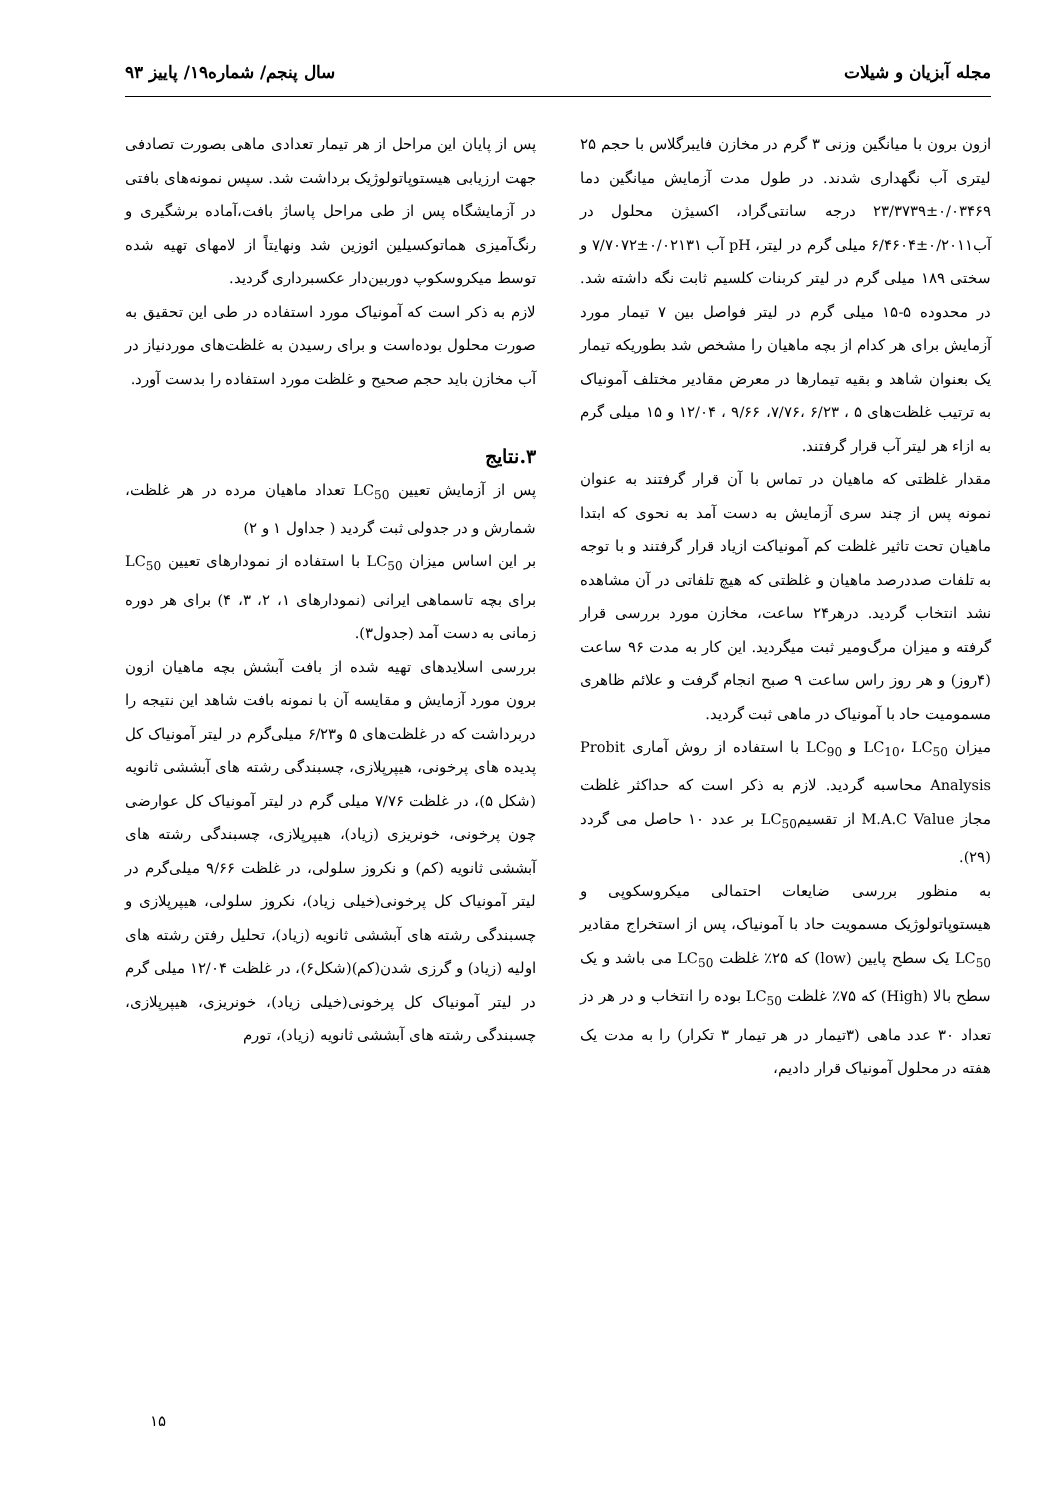مجله آبزیان و شیلات سال پنجم/ شماره۱۹/ پاییز ۹۳
ازون برون با میانگین وزنی ۳ گرم در مخازن فایبرگلاس با حجم ۲۵ لیتری آب نگهداری شدند. در طول مدت آزمایش میانگین دما ۰/۰۳۴۶۹±۲۳/۳۷۳۹ درجه سانتی‌گراد، اکسیژن محلول در آب۰/۲۰۱۱±۶/۴۶۰۴ میلی گرم در لیتر، pH آب ۰/۰۲۱۳۱±۷/۷۰۷۲ و سختی ۱۸۹ میلی گرم در لیتر کربنات کلسیم ثابت نگه داشته شد. در محدوده ۵-۱۵ میلی گرم در لیتر فواصل بین ۷ تیمار مورد آزمایش برای هر کدام از بچه ماهیان را مشخص شد بطوریکه تیمار یک بعنوان شاهد و بقیه تیمارها در معرض مقادیر مختلف آمونیاک به ترتیب غلظت‌های ۵ ، ۶/۲۳ ،۷/۷۶، ۹/۶۶ ، ۱۲/۰۴ و ۱۵ میلی گرم به ازاء هر لیتر آب قرار گرفتند.
مقدار غلظتی که ماهیان در تماس با آن قرار گرفتند به عنوان نمونه پس از چند سری آزمایش به دست آمد به نحوی که ابتدا ماهیان تحت تاثیر غلظت کم آمونیاکت ازیاد قرار گرفتند و با توجه به تلفات صددرصد ماهیان و غلظتی که هیچ تلفاتی در آن مشاهده نشد انتخاب گردید. درهر۲۴ ساعت، مخازن مورد بررسی قرار گرفته و میزان مرگ‌ومیر ثبت میگردید. این کار به مدت ۹۶ ساعت (۴روز) و هر روز راس ساعت ۹ صبح انجام گرفت و علائم ظاهری مسمومیت حاد با آمونیاک در ماهی ثبت گردید.
میزان LC<sub>10</sub>، LC<sub>50</sub> و LC<sub>90</sub> با استفاده از روش آماری Probit Analysis محاسبه گردید. لازم به ذکر است که حداکثر غلظت مجاز M.A.C Value از تقسیمLC<sub>50</sub> بر عدد ۱۰ حاصل می گردد (۲۹).
به منظور بررسی ضایعات احتمالی میکروسکوپی و هیستوپاتولوژیک مسمویت حاد با آمونیاک، پس از استخراج مقادیر LC<sub>50</sub> یک سطح پایین (low) که ۲۵٪ غلظت LC<sub>50</sub> می باشد و یک سطح بالا (High) که ۷۵٪ غلظت LC<sub>50</sub> بوده را انتخاب و در هر دز تعداد ۳۰ عدد ماهی (۳تیمار در هر تیمار ۳ تکرار) را به مدت یک هفته در محلول آمونیاک قرار دادیم،
پس از پایان این مراحل از هر تیمار تعدادی ماهی بصورت تصادفی جهت ارزیابی هیستوپاتولوژیک برداشت شد. سپس نمونه‌های بافتی در آزمایشگاه پس از طی مراحل پاساژ بافت،آماده برشگیری و رنگ‌آمیزی هماتوکسیلین ائوزین شد ونهایتاً از لامهای تهیه شده توسط میکروسکوپ دوربین‌دار عکسبرداری گردید.
لازم به ذکر است که آمونیاک مورد استفاده در طی این تحقیق به صورت محلول بوده‌است و برای رسیدن به غلظت‌های موردنیاز در آب مخازن باید حجم صحیح و غلظت مورد استفاده را بدست آورد.
۳.نتایج
پس از آزمایش تعیین LC<sub>50</sub> تعداد ماهیان مرده در هر غلظت، شمارش و در جدولی ثبت گردید ( جداول ۱ و ۲)
بر این اساس میزان LC<sub>50</sub> با استفاده از نمودارهای تعیین LC<sub>50</sub> برای بچه تاسماهی ایرانی (نمودارهای ۱، ۲، ۳، ۴) برای هر دوره زمانی به دست آمد (جدول۳).
بررسی اسلایدهای تهیه شده از بافت آبشش بچه ماهیان ازون برون مورد آزمایش و مقایسه آن با نمونه بافت شاهد این نتیجه را دربرداشت که در غلظت‌های ۵ و۶/۲۳ میلی‌گرم در لیتر آمونیاک کل پدیده های پرخونی، هیپرپلازی، چسبندگی رشته های آبششی ثانویه (شکل ۵)، در غلظت ۷/۷۶ میلی گرم در لیتر آمونیاک کل عوارضی چون پرخونی، خونریزی (زیاد)، هیپرپلازی، چسبندگی رشته های آبششی ثانویه (کم) و نکروز سلولی، در غلظت ۹/۶۶ میلی‌گرم در لیتر آمونیاک کل پرخونی(خیلی زیاد)، نکروز سلولی، هیپرپلازی و چسبندگی رشته های آبششی ثانویه (زیاد)، تحلیل رفتن رشته های اولیه (زیاد) و گرزی شدن(کم)(شکل۶)، در غلظت ۱۲/۰۴ میلی گرم در لیتر آمونیاک کل پرخونی(خیلی زیاد)، خونریزی، هیپرپلازی، چسبندگی رشته های آبششی ثانویه (زیاد)، تورم
۱۵